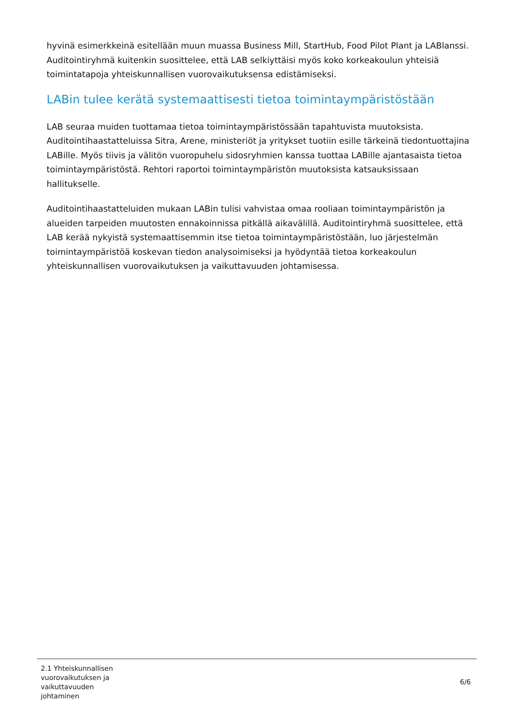hyvinä esimerkkeinä esitellään muun muassa Business Mill, StartHub, Food Pilot Plant ja LABlanssi. Auditointiryhmä kuitenkin suosittelee, että LAB selkiyttäisi myös koko korkeakoulun yhteisiä toimintatapoja yhteiskunnallisen vuorovaikutuksensa edistämiseksi.
LABin tulee kerätä systemaattisesti tietoa toimintaympäristöstään
LAB seuraa muiden tuottamaa tietoa toimintaympäristössään tapahtuvista muutoksista. Auditointihaastatteluissa Sitra, Arene, ministeriöt ja yritykset tuotiin esille tärkeinä tiedontuottajina LABille. Myös tiivis ja välitön vuoropuhelu sidosryhmien kanssa tuottaa LABille ajantasaista tietoa toimintaympäristöstä. Rehtori raportoi toimintaympäristön muutoksista katsauksissaan hallitukselle.
Auditointihaastatteluiden mukaan LABin tulisi vahvistaa omaa rooliaan toimintaympäristön ja alueiden tarpeiden muutosten ennakoinnissa pitkällä aikavälillä. Auditointiryhmä suosittelee, että LAB kerää nykyistä systemaattisemmin itse tietoa toimintaympäristöstään, luo järjestelmän toimintaympäristöä koskevan tiedon analysoimiseksi ja hyödyntää tietoa korkeakoulun yhteiskunnallisen vuorovaikutuksen ja vaikuttavuuden johtamisessa.
2.1 Yhteiskunnallisen
vuorovaikutuksen ja
vaikuttavuuden
johtaminen
6/6